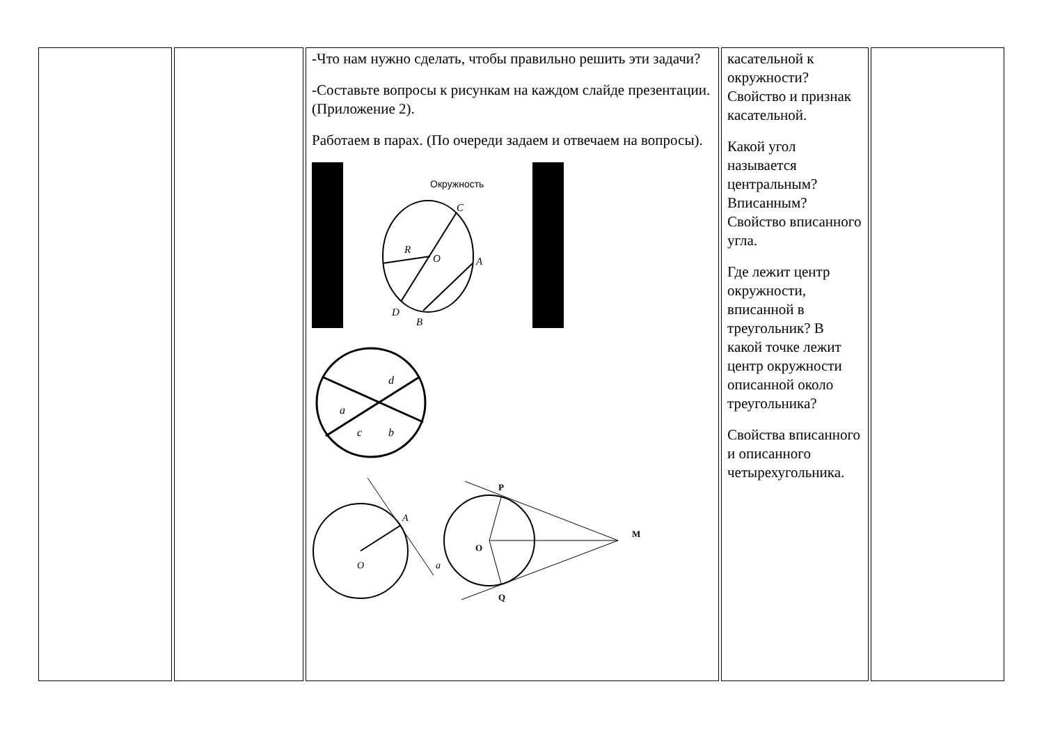| | | -Что нам нужно сделать, чтобы правильно решить эти задачи? -Составьте вопросы к рисункам на каждом слайде презентации. (Приложение 2). Работаем в парах. (По очереди задаем и отвечаем на вопросы). Окружность C R O A D B a d c b A O a P M O Q | касательной к окружности? Свойство и признак касательной. Какой угол называется центральным? Вписанным? Свойство вписанного угла. Где лежит центр окружности, вписанной в треугольник? В какой точке лежит центр окружности описанной около треугольника? Свойства вписанного и описанного четырехугольника. | |